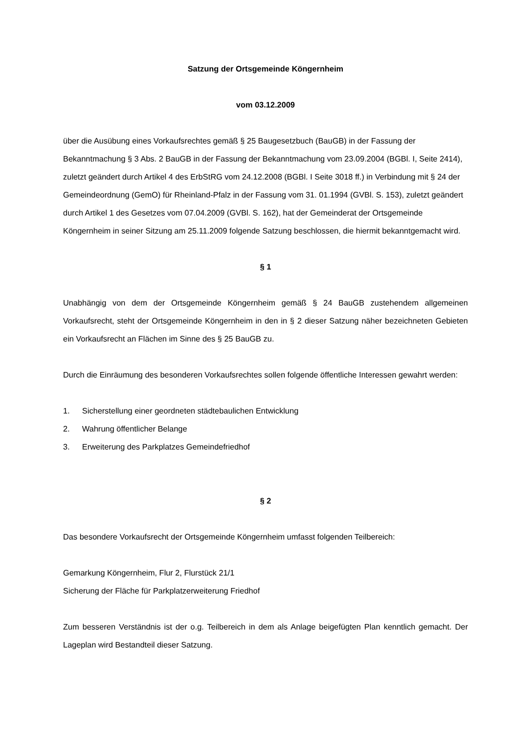Satzung der Ortsgemeinde Köngernheim
vom 03.12.2009
über die Ausübung eines Vorkaufsrechtes gemäß § 25 Baugesetzbuch (BauGB) in der Fassung der Bekanntmachung § 3 Abs. 2 BauGB in der Fassung der Bekanntmachung vom 23.09.2004 (BGBl. I, Seite 2414), zuletzt geändert durch Artikel 4 des ErbStRG vom 24.12.2008 (BGBl. I Seite 3018 ff.) in Verbindung mit § 24 der Gemeindeordnung (GemO) für Rheinland-Pfalz in der Fassung vom 31. 01.1994 (GVBl. S. 153), zuletzt geändert durch Artikel 1 des Gesetzes vom 07.04.2009 (GVBl. S. 162), hat der Gemeinderat der Ortsgemeinde Köngernheim in seiner Sitzung am 25.11.2009 folgende Satzung beschlossen, die hiermit bekanntgemacht wird.
§ 1
Unabhängig von dem der Ortsgemeinde Köngernheim gemäß § 24 BauGB zustehendem allgemeinen Vorkaufsrecht, steht der Ortsgemeinde Köngernheim in den in § 2 dieser Satzung näher bezeichneten Gebieten ein Vorkaufsrecht an Flächen im Sinne des § 25 BauGB zu.
Durch die Einräumung des besonderen Vorkaufsrechtes sollen folgende öffentliche Interessen gewahrt werden:
1. Sicherstellung einer geordneten städtebaulichen Entwicklung
2. Wahrung öffentlicher Belange
3. Erweiterung des Parkplatzes Gemeindefriedhof
§ 2
Das besondere Vorkaufsrecht der Ortsgemeinde Köngernheim umfasst folgenden Teilbereich:
Gemarkung Köngernheim, Flur 2, Flurstück 21/1
Sicherung der Fläche für Parkplatzerweiterung Friedhof
Zum besseren Verständnis ist der o.g. Teilbereich in dem als Anlage beigefügten Plan kenntlich gemacht. Der Lageplan wird Bestandteil dieser Satzung.